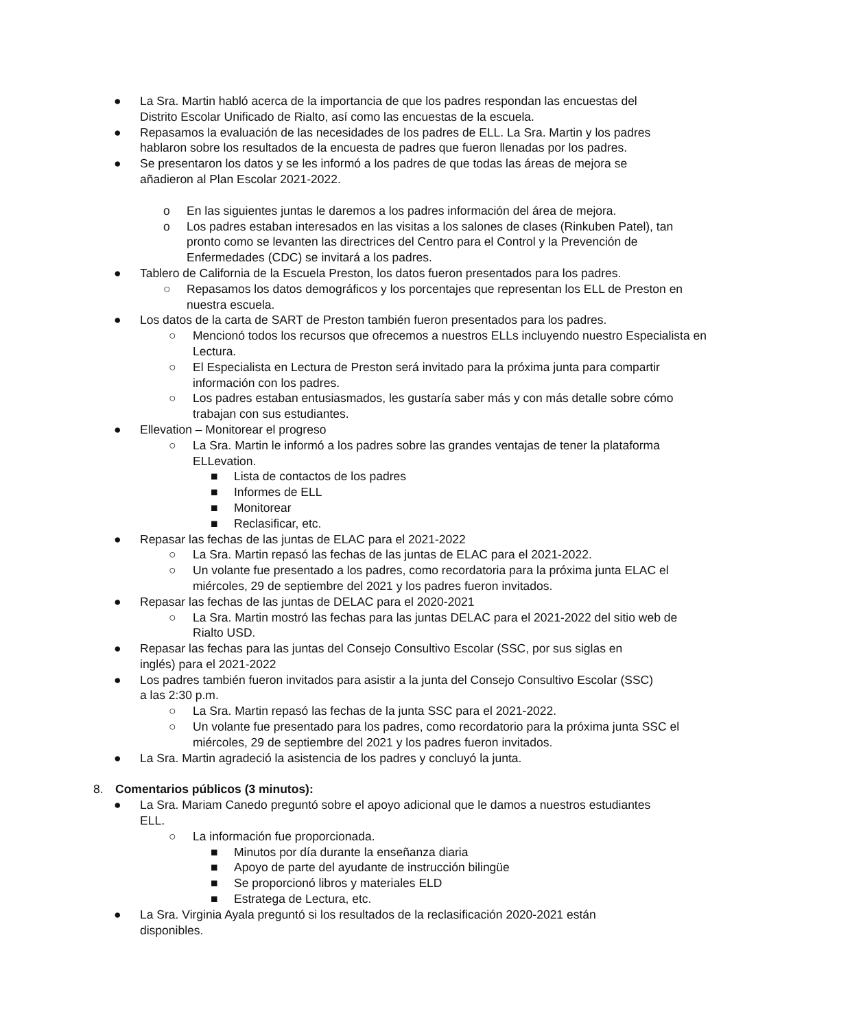● La Sra. Martin habló acerca de la importancia de que los padres respondan las encuestas del Distrito Escolar Unificado de Rialto, así como las encuestas de la escuela.
● Repasamos la evaluación de las necesidades de los padres de ELL. La Sra. Martin y los padres hablaron sobre los resultados de la encuesta de padres que fueron llenadas por los padres.
● Se presentaron los datos y se les informó a los padres de que todas las áreas de mejora se añadieron al Plan Escolar 2021-2022.
o En las siguientes juntas le daremos a los padres información del área de mejora.
o Los padres estaban interesados en las visitas a los salones de clases (Rinkuben Patel), tan pronto como se levanten las directrices del Centro para el Control y la Prevención de Enfermedades (CDC) se invitará a los padres.
● Tablero de California de la Escuela Preston, los datos fueron presentados para los padres.
○ Repasamos los datos demográficos y los porcentajes que representan los ELL de Preston en nuestra escuela.
● Los datos de la carta de SART de Preston también fueron presentados para los padres.
○ Mencionó todos los recursos que ofrecemos a nuestros ELLs incluyendo nuestro Especialista en Lectura.
○ El Especialista en Lectura de Preston será invitado para la próxima junta para compartir información con los padres.
○ Los padres estaban entusiasmados, les gustaría saber más y con más detalle sobre cómo trabajan con sus estudiantes.
● Ellevation – Monitorear el progreso
○ La Sra. Martin le informó a los padres sobre las grandes ventajas de tener la plataforma ELLevation.
■ Lista de contactos de los padres
■ Informes de ELL
■ Monitorear
■ Reclasificar, etc.
● Repasar las fechas de las juntas de ELAC para el 2021-2022
○ La Sra. Martin repasó las fechas de las juntas de ELAC para el 2021-2022.
○ Un volante fue presentado a los padres, como recordatoria para la próxima junta ELAC el miércoles, 29 de septiembre del 2021 y los padres fueron invitados.
● Repasar las fechas de las juntas de DELAC para el 2020-2021
○ La Sra. Martin mostró las fechas para las juntas DELAC para el 2021-2022 del sitio web de Rialto USD.
● Repasar las fechas para las juntas del Consejo Consultivo Escolar (SSC, por sus siglas en inglés) para el 2021-2022
● Los padres también fueron invitados para asistir a la junta del Consejo Consultivo Escolar (SSC) a las 2:30 p.m.
○ La Sra. Martin repasó las fechas de la junta SSC para el 2021-2022.
○ Un volante fue presentado para los padres, como recordatorio para la próxima junta SSC el miércoles, 29 de septiembre del 2021 y los padres fueron invitados.
● La Sra. Martin agradeció la asistencia de los padres y concluyó la junta.
8. Comentarios públicos (3 minutos):
● La Sra. Mariam Canedo preguntó sobre el apoyo adicional que le damos a nuestros estudiantes ELL.
○ La información fue proporcionada.
■ Minutos por día durante la enseñanza diaria
■ Apoyo de parte del ayudante de instrucción bilingüe
■ Se proporcionó libros y materiales ELD
■ Estratega de Lectura, etc.
● La Sra. Virginia Ayala preguntó si los resultados de la reclasificación 2020-2021 están disponibles.